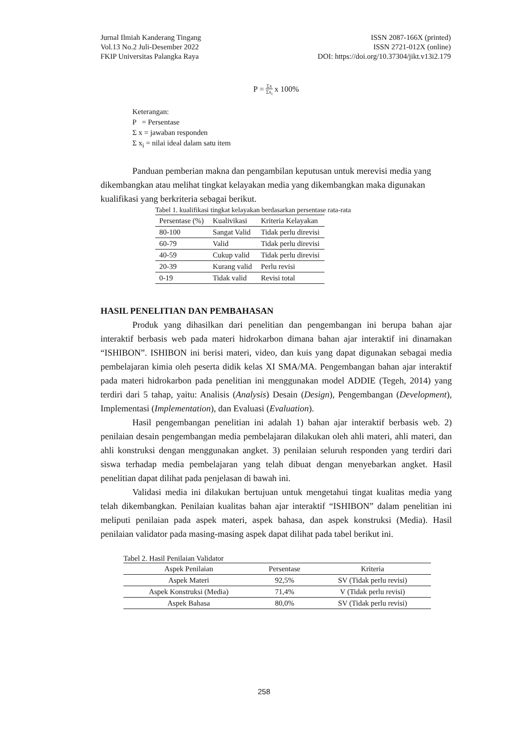Jurnal Ilmiah Kanderang Tingang ISSN 2087-166X (printed)
Vol.13 No.2 Juli-Desember 2022 ISSN 2721-012X (online)
FKIP Universitas Palangka Raya DOI: https://doi.org/10.37304/jikt.v13i2.179
P = Σx Σx<sub>i</sub> x 100%
Keterangan:
P = Persentase
Σ x = jawaban responden
Σ x<sub>i</sub> = nilai ideal dalam satu item
Panduan pemberian makna dan pengambilan keputusan untuk merevisi media yang dikembangkan atau melihat tingkat kelayakan media yang dikembangkan maka digunakan kualifikasi yang berkriteria sebagai berikut.
Tabel 1. kualifikasi tingkat kelayakan berdasarkan persentase rata-rata
| Persentase (%) | Kualivikasi | Kriteria Kelayakan |
| --- | --- | --- |
| 80-100 | Sangat Valid | Tidak perlu direvisi |
| 60-79 | Valid | Tidak perlu direvisi |
| 40-59 | Cukup valid | Tidak perlu direvisi |
| 20-39 | Kurang valid | Perlu revisi |
| 0-19 | Tidak valid | Revisi total |
HASIL PENELITIAN DAN PEMBAHASAN
Produk yang dihasilkan dari penelitian dan pengembangan ini berupa bahan ajar interaktif berbasis web pada materi hidrokarbon dimana bahan ajar interaktif ini dinamakan “ISHIBON”. ISHIBON ini berisi materi, video, dan kuis yang dapat digunakan sebagai media pembelajaran kimia oleh peserta didik kelas XI SMA/MA. Pengembangan bahan ajar interaktif pada materi hidrokarbon pada penelitian ini menggunakan model ADDIE (Tegeh, 2014) yang terdiri dari 5 tahap, yaitu: Analisis (Analysis) Desain (Design), Pengembangan (Development), Implementasi (Implementation), dan Evaluasi (Evaluation).
Hasil pengembangan penelitian ini adalah 1) bahan ajar interaktif berbasis web. 2) penilaian desain pengembangan media pembelajaran dilakukan oleh ahli materi, ahli materi, dan ahli konstruksi dengan menggunakan angket. 3) penilaian seluruh responden yang terdiri dari siswa terhadap media pembelajaran yang telah dibuat dengan menyebarkan angket. Hasil penelitian dapat dilihat pada penjelasan di bawah ini.
Validasi media ini dilakukan bertujuan untuk mengetahui tingat kualitas media yang telah dikembangkan. Penilaian kualitas bahan ajar interaktif “ISHIBON” dalam penelitian ini meliputi penilaian pada aspek materi, aspek bahasa, dan aspek konstruksi (Media). Hasil penilaian validator pada masing-masing aspek dapat dilihat pada tabel berikut ini.
Tabel 2. Hasil Penilaian Validator
| Aspek Penilaian | Persentase | Kriteria |
| --- | --- | --- |
| Aspek Materi | 92,5% | SV (Tidak perlu revisi) |
| Aspek Konstruksi (Media) | 71,4% | V (Tidak perlu revisi) |
| Aspek Bahasa | 80,0% | SV (Tidak perlu revisi) |
258